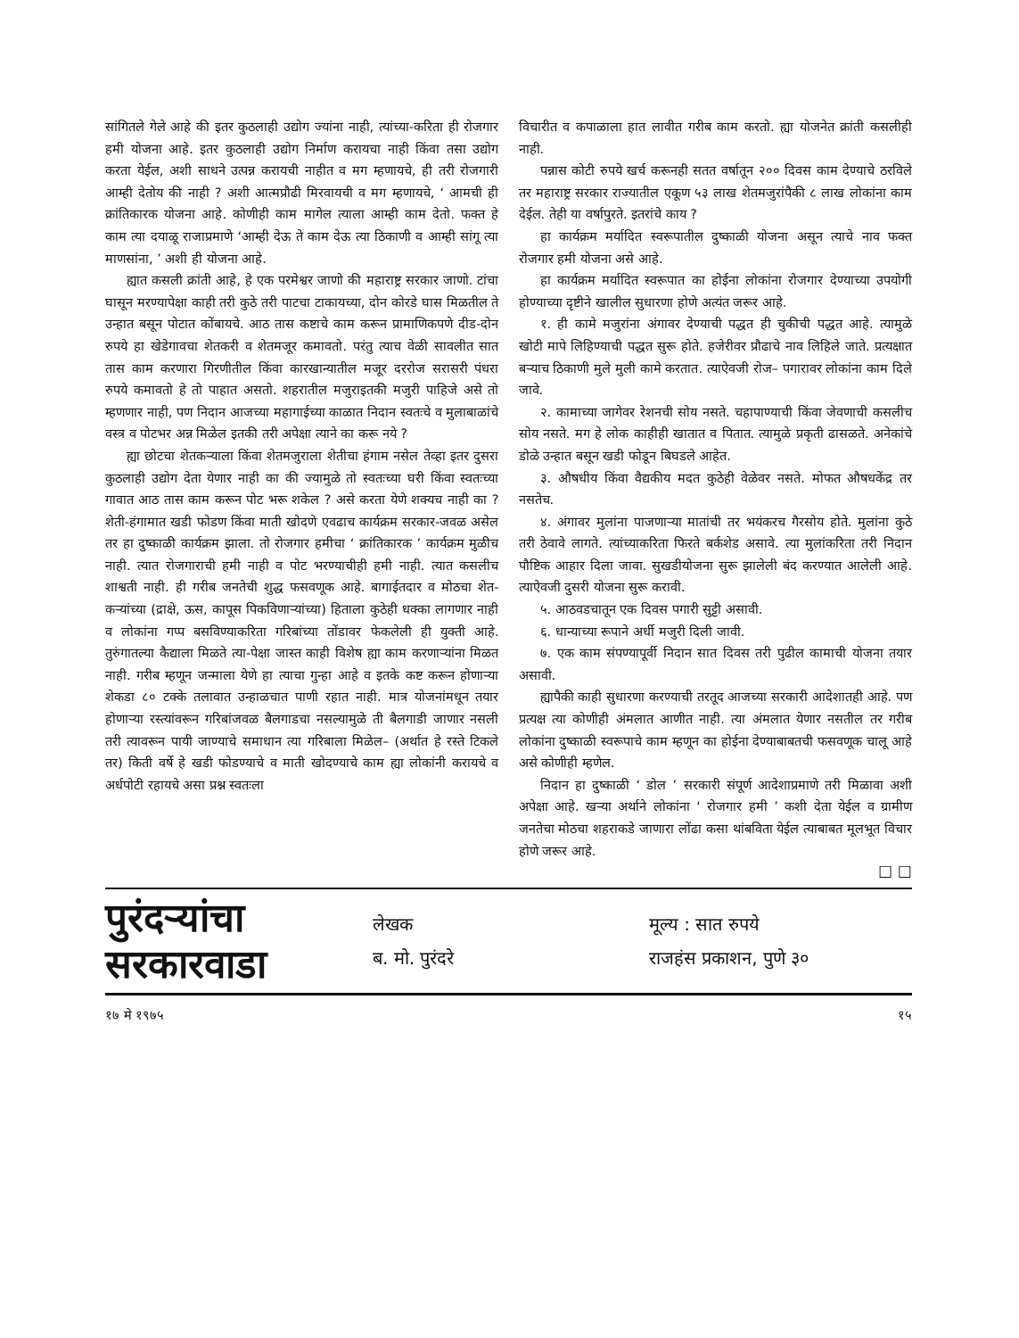सांगितले गेले आहे की इतर कुठलाही उद्योग ज्यांना नाही, त्यांच्या-करिता ही रोजगार हमी योजना आहे. इतर कुठलाही उद्योग निर्माण करायचा नाही किंवा तसा उद्योग करता येईल, अशी साधने उत्पन्न करायची नाहीत व मग म्हणायचे, ही तरी रोजगारी आम्ही देतोय की नाही ? अशी आत्मप्रौढी मिरवायची व मग म्हणायचे, ‘ आमची ही क्रांतिकारक योजना आहे. कोणीही काम मागेल त्याला आम्ही काम देतो. फक्त हे काम त्या दयाळू राजाप्रमाणे ‘आम्ही देऊ ते काम देऊ त्या ठिकाणी व आम्ही सांगू त्या माणसांना, ’ अशी ही योजना आहे.
ह्यात कसली क्रांती आहे, हे एक परमेश्वर जाणो की महाराष्ट्र सरकार जाणो. टांचा घासून मरण्यापेक्षा काही तरी कुठे तरी पाटचा टाकायच्या, दोन कोरडे घास मिळतील ते उन्हात बसून पोटात कोंबायचे. आठ तास कष्टाचे काम करून प्रामाणिकपणे दीड-दोन रुपये हा खेडेगावचा शेतकरी व शेतमजूर कमावतो. परंतु त्याच वेळी सावलीत सात तास काम करणारा गिरणीतील किंवा कारखान्यातील मजूर दररोज सरासरी पंधरा रुपये कमावतो हे तो पाहात असतो. शहरातील मजुराइतकी मजुरी पाहिजे असे तो म्हणणार नाही, पण निदान आजच्या महागाईच्या काळात निदान स्वतःचे व मुलाबाळांचे वस्त्र व पोटभर अन्न मिळेल इतकी तरी अपेक्षा त्याने का करू नये ?
ह्या छोटचा शेतकऱ्याला किंवा शेतमजुराला शेतीचा हंगाम नसेल तेव्हा इतर दुसरा कुठलाही उद्योग देता येणार नाही का की ज्यामुळे तो स्वतःच्या घरी किंवा स्वतःच्या गावात आठ तास काम करून पोट भरू शकेल ? असे करता येणे शक्यच नाही का ? शेती-हंगामात खडी फोडण किंवा माती खोदणे एवढाच कार्यक्रम सरकार-जवळ असेल तर हा दुष्काळी कार्यक्रम झाला. तो रोजगार हमीचा ‘ क्रांतिकारक ’ कार्यक्रम मुळीच नाही. त्यात रोजगाराची हमी नाही व पोट भरण्याचीही हमी नाही. त्यात कसलीच शाश्वती नाही. ही गरीब जनतेची शुद्ध फसवणूक आहे. बागाईतदार व मोठचा शेत-कऱ्यांच्या (द्राक्षे, ऊस, कापूस पिकविणाऱ्यांच्या) हिताला कुठेही धक्का लागणार नाही व लोकांना गप्प बसविण्याकरिता गरिबांच्या तोंडावर फेकलेली ही युक्ती आहे. तुरुंगातल्या कैद्याला मिळते त्या-पेक्षा जास्त काही विशेष ह्या काम करणाऱ्यांना मिळत नाही. गरीब म्हणून जन्माला येणे हा त्याचा गुन्हा आहे व इतके कष्ट करून होणाऱ्या शेकडा ८० टक्के तलावात उन्हाळचात पाणी रहात नाही. मात्र योजनांमधून तयार होणाऱ्या रस्त्यांवरून गरिबांजवळ बैलगाडचा नसल्यामुळे ती बैलगाडी जाणार नसली तरी त्यावरून पायी जाण्याचे समाधान त्या गरिबाला मिळेल– (अर्थात हे रस्ते टिकले तर) किती वर्षे हे खडी फोडण्याचे व माती खोदण्याचे काम ह्या लोकांनी करायचे व अर्धपोटी रहायचे असा प्रश्न स्वतःला
विचारीत व कपाळाला हात लावीत गरीब काम करतो. ह्या योजनेत क्रांती कसलीही नाही.
पन्नास कोटी रुपये खर्च करूनही सतत वर्षातून २०० दिवस काम देण्याचे ठरविले तर महाराष्ट्र सरकार राज्यातील एकूण ५३ लाख शेतमजुरांपैकी ८ लाख लोकांना काम देईल. तेही या वर्षापुरते. इतरांचे काय ?
हा कार्यक्रम मर्यादित स्वरूपातील दुष्काळी योजना असून त्याचे नाव फक्त रोजगार हमी योजना असे आहे.
हा कार्यक्रम मर्यादित स्वरूपात का होईना लोकांना रोजगार देण्याच्या उपयोगी होण्याच्या दृष्टीने खालील सुधारणा होणे अत्यंत जरूर आहे.
१. ही कामे मजुरांना अंगावर देण्याची पद्धत ही चुकीची पद्धत आहे. त्यामुळे खोटी मापे लिहिण्याची पद्धत सुरू होते. हजेरीवर प्रौढाचे नाव लिहिले जाते. प्रत्यक्षात बऱ्याच ठिकाणी मुले मुली कामे करतात. त्याऐवजी रोज– पगारावर लोकांना काम दिले जावे.
२. कामाच्या जागेवर रेशनची सोय नसते. चहापाण्याची किंवा जेवणाची कसलीच सोय नसते. मग हे लोक काहीही खातात व पितात. त्यामुळे प्रकृती ढासळते. अनेकांचे डोळे उन्हात बसून खडी फोडून बिघडले आहेत.
३. औषधीय किंवा वैद्यकीय मदत कुठेही वेळेवर नसते. मोफत औषधकेंद्र तर नसतेच.
४. अंगावर मुलांना पाजणाऱ्या मातांची तर भयंकरच गैरसोय होते. मुलांना कुठे तरी ठेवावे लागते. त्यांच्याकरिता फिरते बर्कशेड असावे. त्या मुलांकरिता तरी निदान पौष्टिक आहार दिला जावा. सुखडीयोजना सुरू झालेली बंद करण्यात आलेली आहे. त्याऐवजी दुसरी योजना सुरू करावी.
५. आठवडचातून एक दिवस पगारी सुट्टी असावी.
६. धान्याच्या रूपाने अर्धी मजुरी दिली जावी.
७. एक काम संपण्यापूर्वी निदान सात दिवस तरी पुढील कामाची योजना तयार असावी.
ह्यापैकी काही सुधारणा करण्याची तरतूद आजच्या सरकारी आदेशातही आहे. पण प्रत्यक्ष त्या कोणीही अंमलात आणीत नाही. त्या अंमलात येणार नसतील तर गरीब लोकांना दुष्काळी स्वरूपाचे काम म्हणून का होईना देण्याबाबतची फसवणूक चालू आहे असे कोणीही म्हणेल.
निदान हा दुष्काळी ‘ डोल ’ सरकारी संपूर्ण आदेशाप्रमाणे तरी मिळावा अशी अपेक्षा आहे. खऱ्या अर्थाने लोकांना ‘ रोजगार हमी ’ कशी देता येईल व ग्रामीण जनतेचा मोठचा शहराकडे जाणारा लोंढा कसा थांबविता येईल त्याबाबत मूलभूत विचार होणे जरूर आहे.
☐ ☐
पुरंदऱ्यांचा
सरकारवाडा
लेखक
ब. मो. पुरंदरे
मूल्य : सात रुपये
राजहंस प्रकाशन, पुणे ३०
१७ मे १९७५ १५